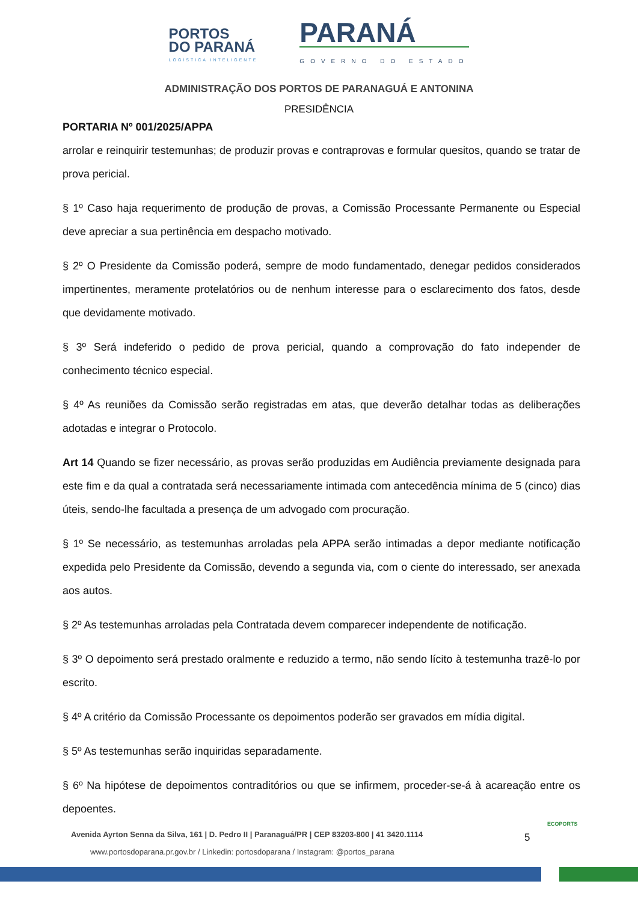PORTOS
DO PARANÁ
LOGÍSTICA INTELIGENTE
PARANÁ
GOVERNO DO ESTADO
ADMINISTRAÇÃO DOS PORTOS DE PARANAGUÁ E ANTONINA
PRESIDÊNCIA
PORTARIA Nº 001/2025/APPA
arrolar e reinquirir testemunhas; de produzir provas e contraprovas e formular quesitos, quando se tratar de prova pericial.
§ 1º Caso haja requerimento de produção de provas, a Comissão Processante Permanente ou Especial deve apreciar a sua pertinência em despacho motivado.
§ 2º O Presidente da Comissão poderá, sempre de modo fundamentado, denegar pedidos considerados impertinentes, meramente protelatórios ou de nenhum interesse para o esclarecimento dos fatos, desde que devidamente motivado.
§ 3º Será indeferido o pedido de prova pericial, quando a comprovação do fato independer de conhecimento técnico especial.
§ 4º As reuniões da Comissão serão registradas em atas, que deverão detalhar todas as deliberações adotadas e integrar o Protocolo.
Art 14 Quando se fizer necessário, as provas serão produzidas em Audiência previamente designada para este fim e da qual a contratada será necessariamente intimada com antecedência mínima de 5 (cinco) dias úteis, sendo-lhe facultada a presença de um advogado com procuração.
§ 1º Se necessário, as testemunhas arroladas pela APPA serão intimadas a depor mediante notificação expedida pelo Presidente da Comissão, devendo a segunda via, com o ciente do interessado, ser anexada aos autos.
§ 2º As testemunhas arroladas pela Contratada devem comparecer independente de notificação.
§ 3º O depoimento será prestado oralmente e reduzido a termo, não sendo lícito à testemunha trazê-lo por escrito.
§ 4º A critério da Comissão Processante os depoimentos poderão ser gravados em mídia digital.
§ 5º As testemunhas serão inquiridas separadamente.
§ 6º Na hipótese de depoimentos contraditórios ou que se infirmem, proceder-se-á à acareação entre os depoentes.
Avenida Ayrton Senna da Silva, 161 | D. Pedro II | Paranaguá/PR | CEP 83203-800 | 41 3420.1114
www.portosdoparana.pr.gov.br / Linkedin: portosdoparana / Instagram: @portos_parana
5
ECOPORTS